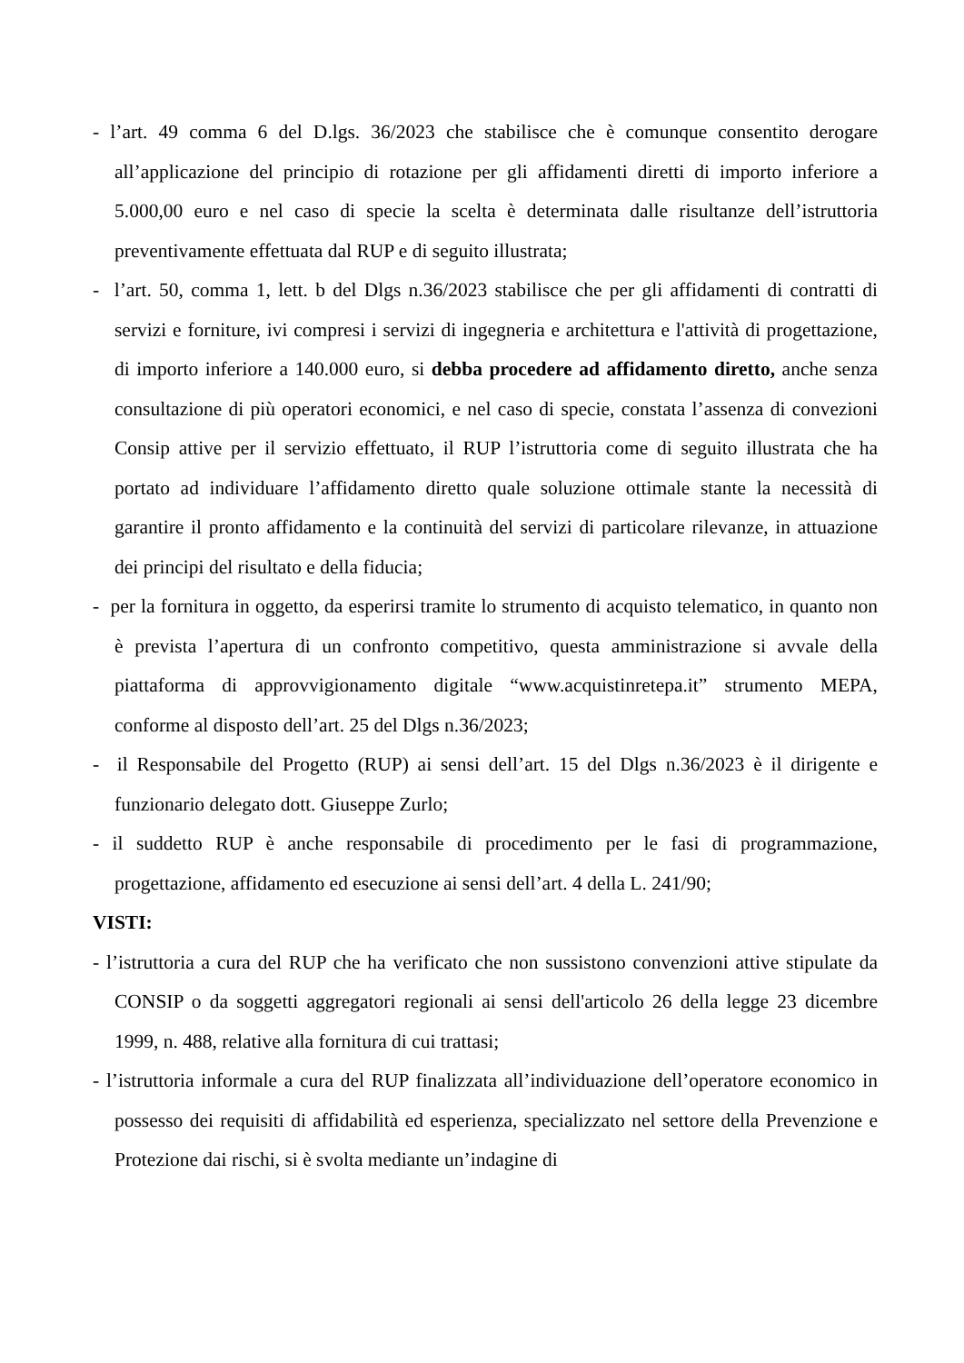- l’art. 49 comma 6 del D.lgs. 36/2023 che stabilisce che è comunque consentito derogare all’applicazione del principio di rotazione per gli affidamenti diretti di importo inferiore a 5.000,00 euro e nel caso di specie la scelta è determinata dalle risultanze dell’istruttoria preventivamente effettuata dal RUP e di seguito illustrata;
- l’art. 50, comma 1, lett. b del Dlgs n.36/2023 stabilisce che per gli affidamenti di contratti di servizi e forniture, ivi compresi i servizi di ingegneria e architettura e l'attività di progettazione, di importo inferiore a 140.000 euro, si debba procedere ad affidamento diretto, anche senza consultazione di più operatori economici, e nel caso di specie, constata l’assenza di convezioni Consip attive per il servizio effettuato, il RUP l’istruttoria come di seguito illustrata che ha portato ad individuare l’affidamento diretto quale soluzione ottimale stante la necessità di garantire il pronto affidamento e la continuità del servizi di particolare rilevanze, in attuazione dei principi del risultato e della fiducia;
- per la fornitura in oggetto, da esperirsi tramite lo strumento di acquisto telematico, in quanto non è prevista l’apertura di un confronto competitivo, questa amministrazione si avvale della piattaforma di approvvigionamento digitale “www.acquistinretepa.it” strumento MEPA, conforme al disposto dell’art. 25 del Dlgs n.36/2023;
- il Responsabile del Progetto (RUP) ai sensi dell’art. 15 del Dlgs n.36/2023 è il dirigente e funzionario delegato dott. Giuseppe Zurlo;
- il suddetto RUP è anche responsabile di procedimento per le fasi di programmazione, progettazione, affidamento ed esecuzione ai sensi dell’art. 4 della L. 241/90;
VISTI:
- l’istruttoria a cura del RUP che ha verificato che non sussistono convenzioni attive stipulate da CONSIP o da soggetti aggregatori regionali ai sensi dell'articolo 26 della legge 23 dicembre 1999, n. 488, relative alla fornitura di cui trattasi;
- l’istruttoria informale a cura del RUP finalizzata all’individuazione dell’operatore economico in possesso dei requisiti di affidabilità ed esperienza, specializzato nel settore della Prevenzione e Protezione dai rischi, si è svolta mediante un’indagine di